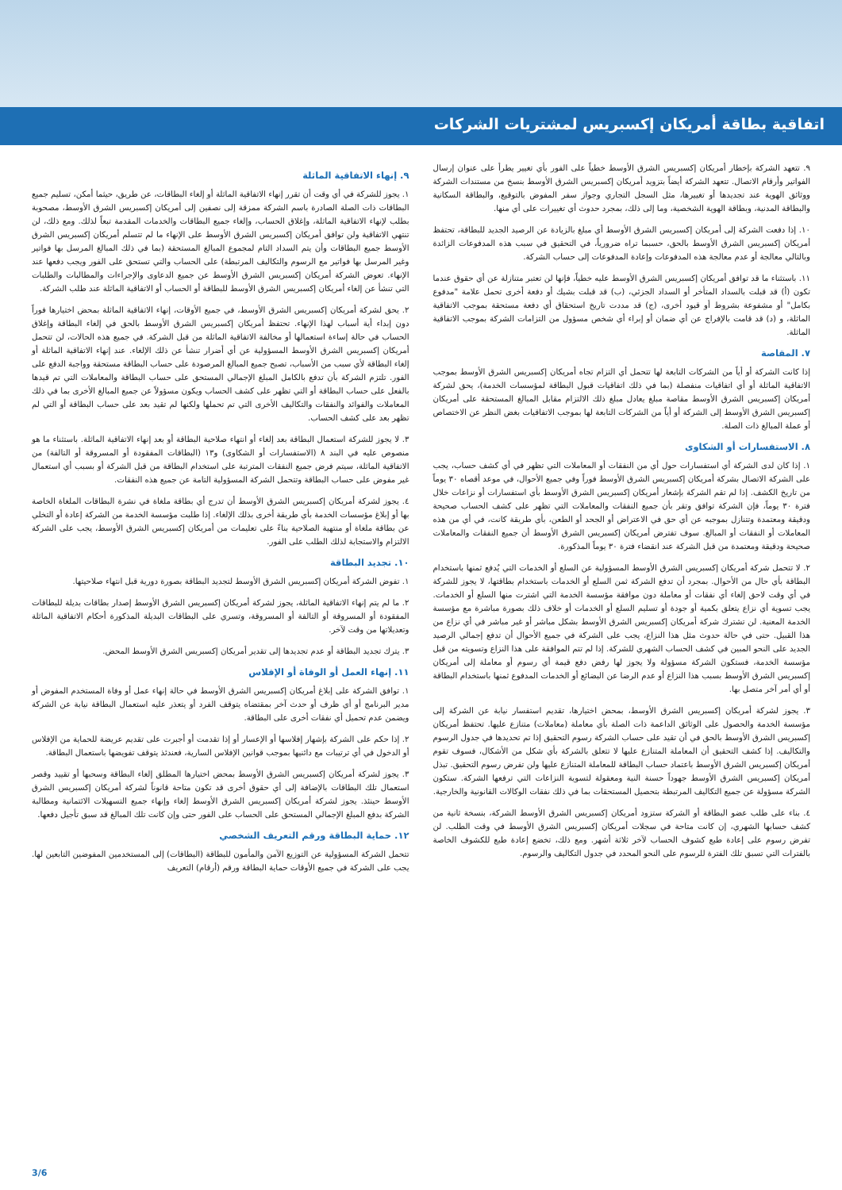اتفاقية بطاقة أمريكان إكسبريس لمشتريات الشركات
٩. تتعهد الشركة بإخطار أمريكان إكسبريس الشرق الأوسط خطياً على الفور بأي تغيير يطرأ على عنوان إرسال الفواتير وأرقام الاتصال. تتعهد الشركة أيضاً بتزويد أمريكان إكسبريس الشرق الأوسط بنسخ من مستندات الشركة ووثائق الهوية عند تجديدها أو تغييرها، مثل السجل التجاري وجواز سفر المفوض بالتوقيع، والبطاقة السكانية والبطاقة المدنية، وبطاقة الهوية الشخصية، وما إلى ذلك، بمجرد حدوث أي تغييرات على أي منها.
١٠. إذا دفعت الشركة إلى أمريكان إكسبريس الشرق الأوسط أي مبلغ بالزيادة عن الرصيد الجديد للبطاقة، تحتفظ أمريكان إكسبريس الشرق الأوسط بالحق، حسبما تراه ضرورياً، في التحقيق في سبب هذه المدفوعات الزائدة وبالتالي معالجة أو عدم معالجة هذه المدفوعات وإعادة المدفوعات إلى حساب الشركة.
١١. باستثناء ما قد توافق أمريكان إكسبريس الشرق الأوسط عليه خطياً، فإنها لن تعتبر متنازلة عن أي حقوق عندما تكون (أ) قد قبلت بالسداد المتأخر أو السداد الجزئي، (ب) قد قبلت بشيك أو دفعة أخرى تحمل علامة "مدفوع بكامل" أو مشفوعة بشروط أو قيود أخرى، (ج) قد مددت تاريخ استحقاق أي دفعة مستحقة بموجب الاتفاقية الماثلة، و (د) قد قامت بالإفراج عن أي ضمان أو إبراء أي شخص مسؤول من التزامات الشركة بموجب الاتفاقية الماثلة.
٧. المقاصة
إذا كانت الشركة أو أياً من الشركات التابعة لها تتحمل أي التزام تجاه أمريكان إكسبريس الشرق الأوسط بموجب الاتفاقية الماثلة أو أي اتفاقيات منفصلة (بما في ذلك اتفاقيات قبول البطاقة لمؤسسات الخدمة)، يحق لشركة أمريكان إكسبريس الشرق الأوسط مقاصة مبلغ يعادل مبلغ ذلك الالتزام مقابل المبالغ المستحقة على أمريكان إكسبريس الشرق الأوسط إلى الشركة أو أياً من الشركات التابعة لها بموجب الاتفاقيات بغض النظر عن الاختصاص أو عملة المبالغ ذات الصلة.
٨. الاستفسارات أو الشكاوى
١. إذا كان لدى الشركة أي استفسارات حول أي من النفقات أو المعاملات التي تظهر في أي كشف حساب، يجب على الشركة الاتصال بشركة أمريكان إكسبريس الشرق الأوسط فوراً وفي جميع الأحوال، في موعد أقصاه ٣٠ يوماً من تاريخ الكشف. إذا لم تقم الشركة بإشعار أمريكان إكسبريس الشرق الأوسط بأي استفسارات أو نزاعات خلال فترة ٣٠ يوماً، فإن الشركة توافق وتقر بأن جميع النفقات والمعاملات التي تظهر على كشف الحساب صحيحة ودقيقة ومعتمدة وتتنازل بموجبه عن أي حق في الاعتراض أو الجحد أو الطعن، بأي طريقة كانت، في أي من هذه المعاملات أو النفقات أو المبالغ. سوف تفترض أمريكان إكسبريس الشرق الأوسط أن جميع النفقات والمعاملات صحيحة ودقيقة ومعتمدة من قبل الشركة عند انقضاء فترة ٣٠ يوماً المذكورة.
٢. لا تتحمل شركة أمريكان إكسبريس الشرق الأوسط المسؤولية عن السلع أو الخدمات التي يُدفع ثمنها باستخدام البطاقة بأي حال من الأحوال. بمجرد أن تدفع الشركة ثمن السلع أو الخدمات باستخدام بطاقتها، لا يجوز للشركة في أي وقت لاحق إلغاء أي نفقات أو معاملة دون موافقة مؤسسة الخدمة التي اشترت منها السلع أو الخدمات. يجب تسوية أي نزاع يتعلق بكمية أو جودة أو تسليم السلع أو الخدمات أو خلاف ذلك بصورة مباشرة مع مؤسسة الخدمة المعنية. لن تشترك شركة أمريكان إكسبريس الشرق الأوسط بشكل مباشر أو غير مباشر في أي نزاع من هذا القبيل. حتى في حالة حدوث مثل هذا النزاع، يجب على الشركة في جميع الأحوال أن تدفع إجمالي الرصيد الجديد على النحو المبين في كشف الحساب الشهري للشركة. إذا لم تتم الموافقة على هذا النزاع وتسويته من قبل مؤسسة الخدمة، فستكون الشركة مسؤولة ولا يجوز لها رفض دفع قيمة أي رسوم أو معاملة إلى أمريكان إكسبريس الشرق الأوسط بسبب هذا النزاع أو عدم الرضا عن البضائع أو الخدمات المدفوع ثمنها باستخدام البطاقة أو أي أمر آخر متصل بها.
٣. يجوز لشركة أمريكان إكسبريس الشرق الأوسط، بمحض اختيارها، تقديم استفسار نيابة عن الشركة إلى مؤسسة الخدمة والحصول على الوثائق الداعمة ذات الصلة بأي معاملة (معاملات) متنازع عليها. تحتفظ أمريكان إكسبريس الشرق الأوسط بالحق في أن تقيد على حساب الشركة رسوم التحقيق إذا تم تحديدها في جدول الرسوم والتكاليف. إذا كشف التحقيق أن المعاملة المتنازع عليها لا تتعلق بالشركة بأي شكل من الأشكال، فسوف تقوم أمريكان إكسبريس الشرق الأوسط باعتماد حساب البطاقة للمعاملة المتنازع عليها ولن تفرض رسوم التحقيق. تبذل أمريكان إكسبريس الشرق الأوسط جهوداً حسنة النية ومعقولة لتسوية النزاعات التي ترفعها الشركة. ستكون الشركة مسؤولة عن جميع التكاليف المرتبطة بتحصيل المستحقات بما في ذلك نفقات الوكالات القانونية والخارجية.
٤. بناء على طلب عضو البطاقة أو الشركة ستزود أمريكان إكسبريس الشرق الأوسط الشركة، بنسخة ثانية من كشف حسابها الشهري، إن كانت متاحة في سجلات أمريكان إكسبريس الشرق الأوسط في وقت الطلب. لن تفرض رسوم على إعادة طبع كشوف الحساب لآخر ثلاثة أشهر. ومع ذلك، تخضع إعادة طبع للكشوف الخاصة بالفترات التي تسبق تلك الفترة للرسوم على النحو المحدد في جدول التكاليف والرسوم.
٩. إنهاء الاتفاقية الماثلة
١. يجوز للشركة في أي وقت أن تقرر إنهاء الاتفاقية الماثلة أو إلغاء البطاقات، عن طريق، حيثما أمكن، تسليم جميع البطاقات ذات الصلة الصادرة باسم الشركة ممزقة إلى نصفين إلى أمريكان إكسبريس الشرق الأوسط، مصحوبة بطلب لإنهاء الاتفاقية الماثلة، وإغلاق الحساب، وإلغاء جميع البطاقات والخدمات المقدمة تبعاً لذلك. ومع ذلك، لن تنتهي الاتفاقية ولن توافق أمريكان إكسبريس الشرق الأوسط على الإنهاء ما لم تتسلم أمريكان إكسبريس الشرق الأوسط جميع البطاقات وأن يتم السداد التام لمجموع المبالغ المستحقة (بما في ذلك المبالغ المرسل بها فواتير وغير المرسل بها فواتير مع الرسوم والتكاليف المرتبطة) على الحساب والتي تستحق على الفور ويجب دفعها عند الإنهاء. تعوض الشركة أمريكان إكسبريس الشرق الأوسط عن جميع الدعاوى والإجراءات والمطالبات والطلبات التي تنشأ عن إلغاء أمريكان إكسبريس الشرق الأوسط للبطاقة أو الحساب أو الاتفاقية الماثلة عند طلب الشركة.
٢. يحق لشركة أمريكان إكسبريس الشرق الأوسط، في جميع الأوقات، إنهاء الاتفاقية الماثلة بمحض اختيارها فوراً دون إبداء أية أسباب لهذا الإنهاء. تحتفظ أمريكان إكسبريس الشرق الأوسط بالحق في إلغاء البطاقة وإغلاق الحساب في حالة إساءة استعمالها أو مخالفة الاتفاقية الماثلة من قبل الشركة. في جميع هذه الحالات، لن تتحمل أمريكان إكسبريس الشرق الأوسط المسؤولية عن أي أضرار تنشأ عن ذلك الإلغاء. عند إنهاء الاتفاقية الماثلة أو إلغاء البطاقة لأي سبب من الأسباب، تصبح جميع المبالغ المرصودة على حساب البطاقة مستحقة وواجبة الدفع على الفور. تلتزم الشركة بأن تدفع بالكامل المبلغ الإجمالي المستحق على حساب البطاقة والمعاملات التي تم قيدها بالفعل على حساب البطاقة أو التي تظهر على كشف الحساب ويكون مسؤولاً عن جميع المبالغ الأخرى بما في ذلك المعاملات والفوائد والنفقات والتكاليف الأخرى التي تم تحملها ولكنها لم تقيد بعد على حساب البطاقة أو التي لم تظهر بعد على كشف الحساب.
٣. لا يجوز للشركة استعمال البطاقة بعد إلغاء أو انتهاء صلاحية البطاقة أو بعد إنهاء الاتفاقية الماثلة. باستثناء ما هو منصوص عليه في البند ٨ (الاستفسارات أو الشكاوى) و١٣ (البطاقات المفقودة أو المسروقة أو التالفة) من الاتفاقية الماثلة، سيتم فرض جميع النفقات المترتبة على استخدام البطاقة من قبل الشركة أو بسبب أي استعمال غير مفوض على حساب البطاقة وتتحمل الشركة المسؤولية التامة عن جميع هذه النفقات.
٤. يجوز لشركة أمريكان إكسبريس الشرق الأوسط أن تدرج أي بطاقة ملغاة في نشرة البطاقات الملغاة الخاصة بها أو إبلاغ مؤسسات الخدمة بأي طريقة أخرى بذلك الإلغاء. إذا طلبت مؤسسة الخدمة من الشركة إعادة أو التخلي عن بطاقة ملغاة أو منتهية الصلاحية بناءً على تعليمات من أمريكان إكسبريس الشرق الأوسط، يجب على الشركة الالتزام والاستجابة لذلك الطلب على الفور.
١٠. تجديد البطاقة
١. تفوض الشركة أمريكان إكسبريس الشرق الأوسط لتجديد البطاقة بصورة دورية قبل انتهاء صلاحيتها.
٢. ما لم يتم إنهاء الاتفاقية الماثلة، يجوز لشركة أمريكان إكسبريس الشرق الأوسط إصدار بطاقات بديلة للبطاقات المفقودة أو المسروقة أو التالفة أو المسروقة، وتسري على البطاقات البديلة المذكورة أحكام الاتفاقية الماثلة وتعديلاتها من وقت لآخر.
٣. يترك تجديد البطاقة أو عدم تجديدها إلى تقدير أمريكان إكسبريس الشرق الأوسط المحض.
١١. إنهاء العمل أو الوفاة أو الإفلاس
١. توافق الشركة على إبلاغ أمريكان إكسبريس الشرق الأوسط في حالة إنهاء عمل أو وفاة المستخدم المفوض أو مدير البرنامج أو أي ظرف أو حدث آخر بمقتضاه يتوقف الفرد أو يتعذر عليه استعمال البطاقة نيابة عن الشركة ويضمن عدم تحميل أي نفقات أخرى على البطاقة.
٢. إذا حكم على الشركة بإشهار إفلاسها أو الإعسار أو إذا تقدمت أو أجبرت على تقديم عريضة للحماية من الإفلاس أو الدخول في أي ترتيبات مع دائنيها بموجب قوانين الإفلاس السارية، فعندئذ يتوقف تفويضها باستعمال البطاقة.
٣. يجوز لشركة أمريكان إكسبريس الشرق الأوسط بمحض اختيارها المطلق إلغاء البطاقة وسحبها أو تقييد وقصر استعمال تلك البطاقات بالإضافة إلى أي حقوق أخرى قد تكون متاحة قانوناً لشركة أمريكان إكسبريس الشرق الأوسط حينئذ. يجوز لشركة أمريكان إكسبريس الشرق الأوسط إلغاء وإنهاء جميع التسهيلات الائتمانية ومطالبة الشركة بدفع المبلغ الإجمالي المستحق على الحساب على الفور حتى وإن كانت تلك المبالغ قد سبق تأجيل دفعها.
١٢. حماية البطاقة ورقم التعريف الشخصي
تتحمل الشركة المسؤولية عن التوزيع الآمن والمأمون للبطاقة (البطاقات) إلى المستخدمين المفوضين التابعين لها. يجب على الشركة في جميع الأوقات حماية البطاقة ورقم (أرقام) التعريف
3/6